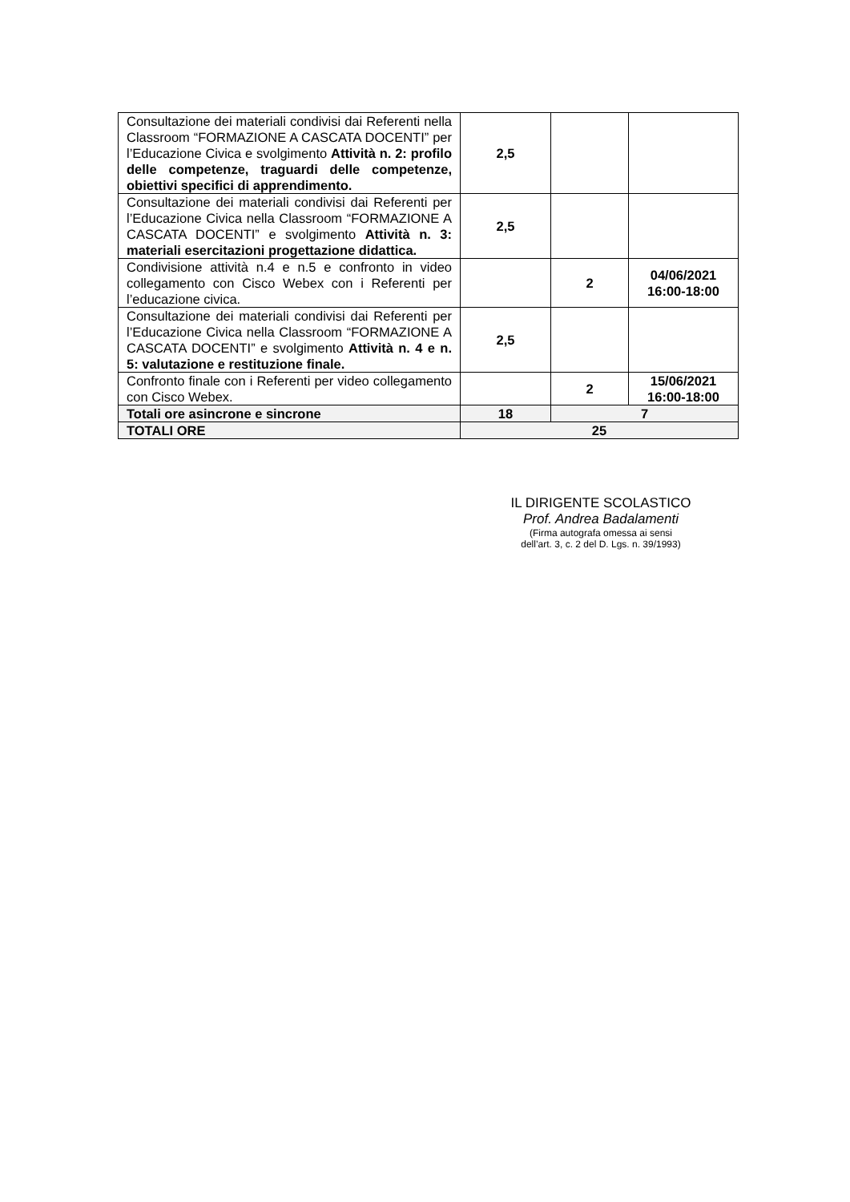| Consultazione dei materiali condivisi dai Referenti nella Classroom “FORMAZIONE A CASCATA DOCENTI” per l’Educazione Civica e svolgimento Attività n. 2: profilo delle competenze, traguardi delle competenze, obiettivi specifici di apprendimento. | 2,5 | | |
| Consultazione dei materiali condivisi dai Referenti per l’Educazione Civica nella Classroom “FORMAZIONE A CASCATA DOCENTI” e svolgimento Attività n. 3: materiali esercitazioni progettazione didattica. | 2,5 | | |
| Condivisione attività n.4 e n.5 e confronto in video collegamento con Cisco Webex con i Referenti per l’educazione civica. | | 2 | 04/06/2021 16:00-18:00 |
| Consultazione dei materiali condivisi dai Referenti per l’Educazione Civica nella Classroom “FORMAZIONE A CASCATA DOCENTI” e svolgimento Attività n. 4 e n. 5: valutazione e restituzione finale. | 2,5 | | |
| Confronto finale con i Referenti per video collegamento con Cisco Webex. | | 2 | 15/06/2021 16:00-18:00 |
| Totali ore asincrone e sincrone | 18 | 7 | |
| TOTALI ORE | 25 | | |
IL DIRIGENTE SCOLASTICO
Prof. Andrea Badalamenti
(Firma autografa omessa ai sensi
dell’art. 3, c. 2 del D. Lgs. n. 39/1993)